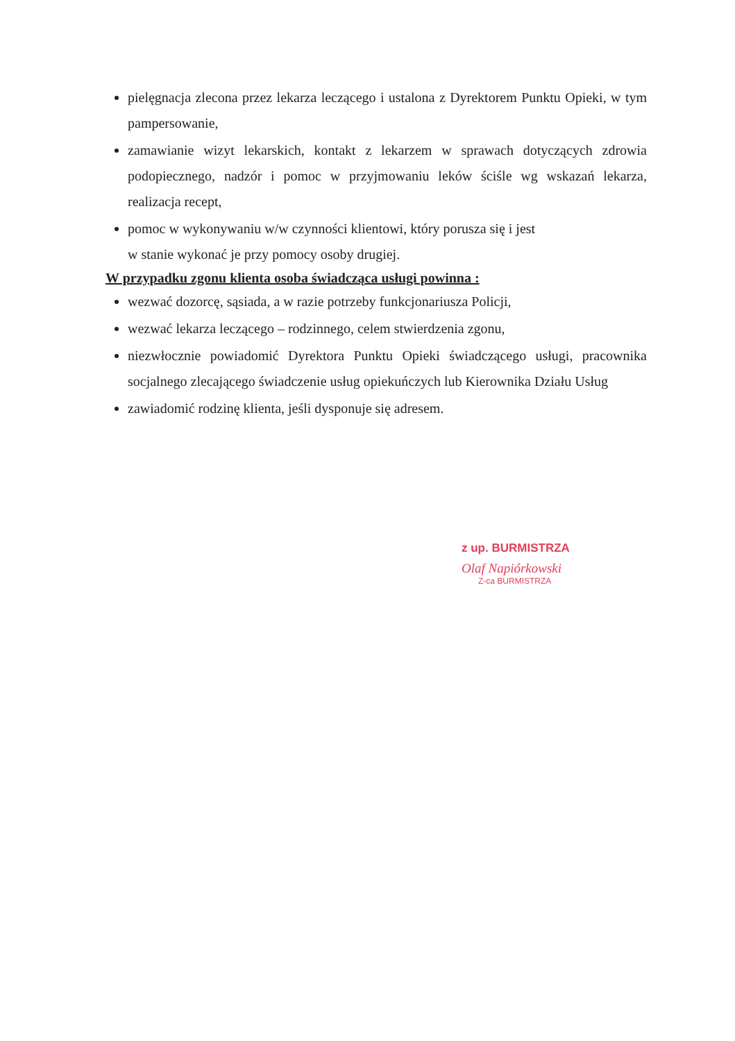pielęgnacja zlecona przez lekarza leczącego i ustalona z Dyrektorem Punktu Opieki, w tym pampersowanie,
zamawianie wizyt lekarskich, kontakt z lekarzem w sprawach dotyczących zdrowia podopiecznego, nadzór i pomoc w przyjmowaniu leków ściśle wg wskazań lekarza, realizacja recept,
pomoc w wykonywaniu w/w czynności klientowi, który porusza się i jest
w stanie wykonać je przy pomocy osoby drugiej.
W przypadku zgonu klienta osoba świadcząca usługi powinna :
wezwać dozorcę, sąsiada, a w razie potrzeby funkcjonariusza Policji,
wezwać lekarza leczącego – rodzinnego, celem stwierdzenia zgonu,
niezwłocznie powiadomić Dyrektora Punktu Opieki świadczącego usługi, pracownika socjalnego zlecającego świadczenie usług opiekuńczych lub Kierownika Działu Usług
zawiadomić rodzinę klienta, jeśli dysponuje się adresem.
z up. BURMISTRZA
Olaf Napiórkowski
Z-ca BURMISTRZA